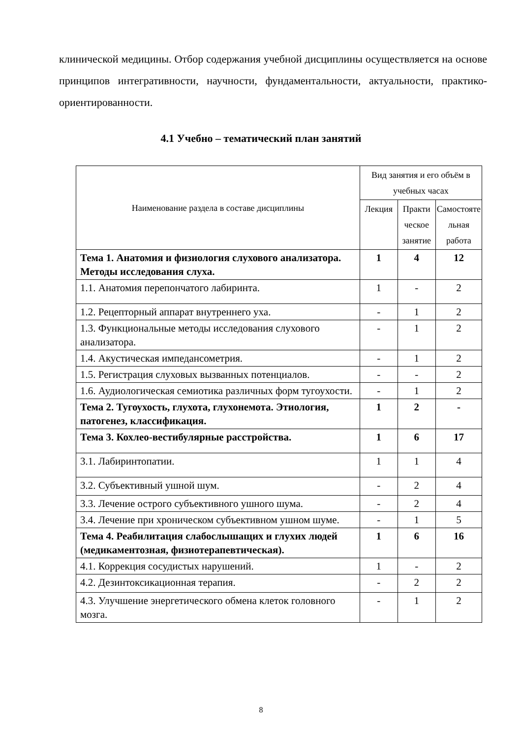клинической медицины. Отбор содержания учебной дисциплины осуществляется на основе принципов интегративности, научности, фундаментальности, актуальности, практико-ориентированности.
4.1 Учебно – тематический план занятий
| Наименование раздела в составе дисциплины | Вид занятия и его объём в учебных часах | | |
| --- | --- | --- | --- |
| | Лекция | Практи ческое занятие | Самостояте льная работа |
| Тема 1. Анатомия и физиология слухового анализатора. Методы исследования слуха. | 1 | 4 | 12 |
| 1.1. Анатомия перепончатого лабиринта. | 1 | - | 2 |
| 1.2. Рецепторный аппарат внутреннего уха. | - | 1 | 2 |
| 1.3. Функциональные методы исследования слухового анализатора. | - | 1 | 2 |
| 1.4. Акустическая импедансометрия. | - | 1 | 2 |
| 1.5. Регистрация слуховых вызванных потенциалов. | - | - | 2 |
| 1.6. Аудиологическая семиотика различных форм тугоухости. | - | 1 | 2 |
| Тема 2. Тугоухость, глухота, глухонемота. Этиология, патогенез, классификация. | 1 | 2 | - |
| Тема 3. Кохлео-вестибулярные расстройства. | 1 | 6 | 17 |
| 3.1. Лабиринтопатии. | 1 | 1 | 4 |
| 3.2. Субъективный ушной шум. | - | 2 | 4 |
| 3.3. Лечение острого субъективного ушного шума. | - | 2 | 4 |
| 3.4. Лечение при хроническом субъективном ушном шуме. | - | 1 | 5 |
| Тема 4. Реабилитация слабослышащих и глухих людей (медикаментозная, физиотерапевтическая). | 1 | 6 | 16 |
| 4.1. Коррекция сосудистых нарушений. | 1 | - | 2 |
| 4.2. Дезинтоксикационная терапия. | - | 2 | 2 |
| 4.3. Улучшение энергетического обмена клеток головного мозга. | - | 1 | 2 |
8